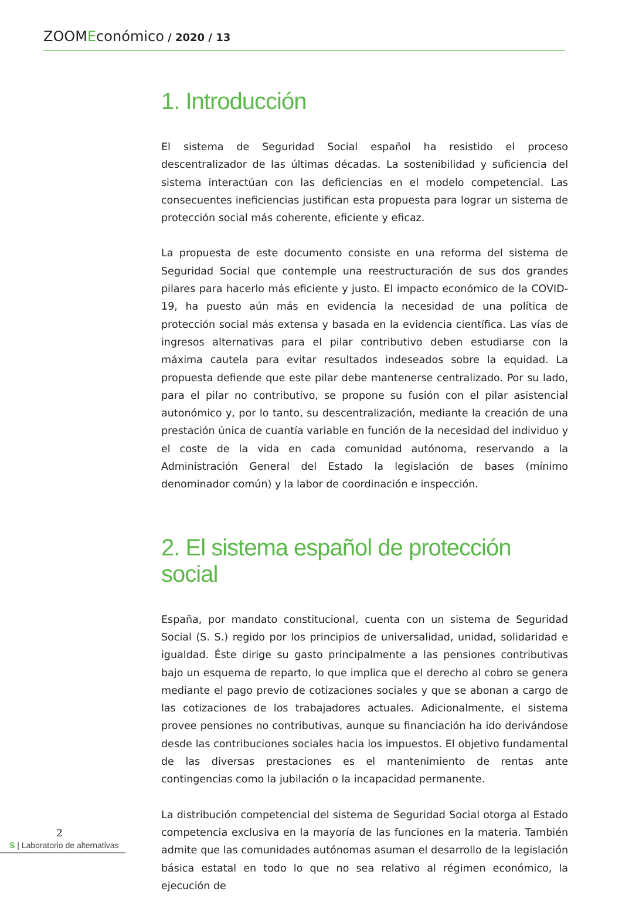ZOOMEconómico / 2020 / 13
1. Introducción
El sistema de Seguridad Social español ha resistido el proceso descentralizador de las últimas décadas. La sostenibilidad y suficiencia del sistema interactúan con las deficiencias en el modelo competencial. Las consecuentes ineficiencias justifican esta propuesta para lograr un sistema de protección social más coherente, eficiente y eficaz.
La propuesta de este documento consiste en una reforma del sistema de Seguridad Social que contemple una reestructuración de sus dos grandes pilares para hacerlo más eficiente y justo. El impacto económico de la COVID-19, ha puesto aún más en evidencia la necesidad de una política de protección social más extensa y basada en la evidencia científica. Las vías de ingresos alternativas para el pilar contributivo deben estudiarse con la máxima cautela para evitar resultados indeseados sobre la equidad. La propuesta defiende que este pilar debe mantenerse centralizado. Por su lado, para el pilar no contributivo, se propone su fusión con el pilar asistencial autonómico y, por lo tanto, su descentralización, mediante la creación de una prestación única de cuantía variable en función de la necesidad del individuo y el coste de la vida en cada comunidad autónoma, reservando a la Administración General del Estado la legislación de bases (mínimo denominador común) y la labor de coordinación e inspección.
2. El sistema español de protección social
España, por mandato constitucional, cuenta con un sistema de Seguridad Social (S. S.) regido por los principios de universalidad, unidad, solidaridad e igualdad. Éste dirige su gasto principalmente a las pensiones contributivas bajo un esquema de reparto, lo que implica que el derecho al cobro se genera mediante el pago previo de cotizaciones sociales y que se abonan a cargo de las cotizaciones de los trabajadores actuales. Adicionalmente, el sistema provee pensiones no contributivas, aunque su financiación ha ido derivándose desde las contribuciones sociales hacia los impuestos. El objetivo fundamental de las diversas prestaciones es el mantenimiento de rentas ante contingencias como la jubilación o la incapacidad permanente.
La distribución competencial del sistema de Seguridad Social otorga al Estado competencia exclusiva en la mayoría de las funciones en la materia. También admite que las comunidades autónomas asuman el desarrollo de la legislación básica estatal en todo lo que no sea relativo al régimen económico, la ejecución de
2
S | Laboratorio de alternativas